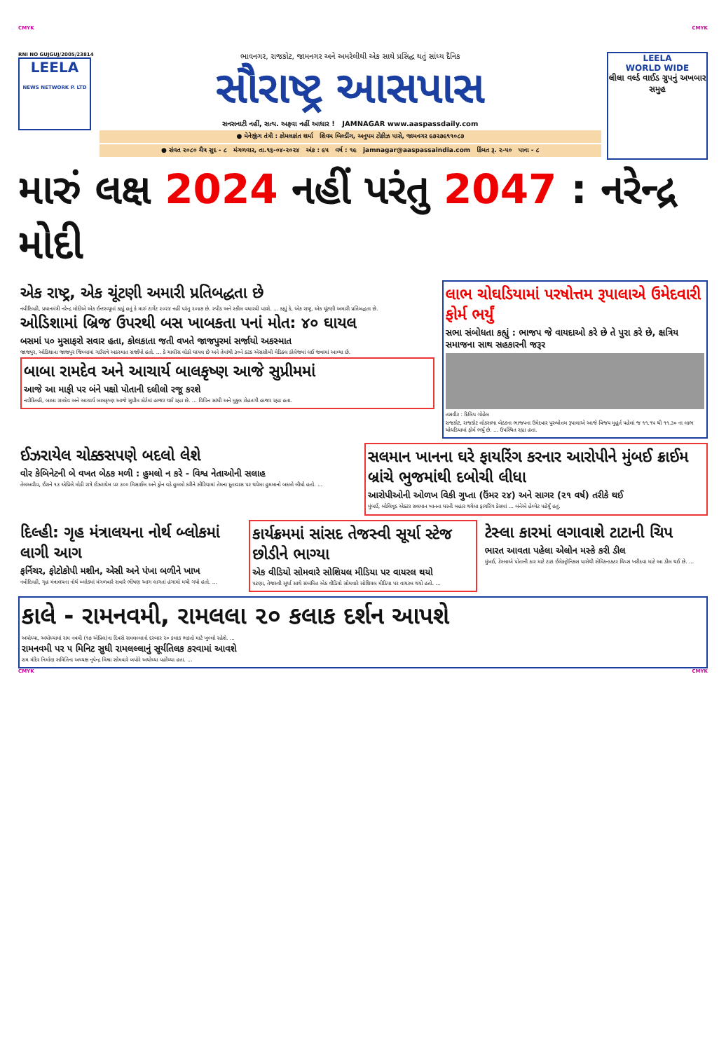CMYK CMYK
RNI NO GUJGUJ/2005/23814
LEELA
NEWS NETWORK P. LTD
ભાવનગર, રાજકોટ, જામનગર અને અમરેલીથી એક સાથે પ્રસિદ્ધ થતું સાંધ્ય દૈનિક
સૌરાષ્ટ્ર આસપાસ
સનસનાટી નહીં, સત્ય. અફવા નહીં આધાર ! JAMNAGAR www.aaspassdaily.com
● મેનેજીંગ તંત્રી : કોમલકાંત શર્મા શિવમ બિલ્ડીંગ, અનુપમ ટોકીઝ પાસે, જામનગર ૯૭૨૭૯૧૧૦૮૭
● સંવત ૨૦૮૦ ચૈત્ર સુદ - ૮ મંગળવાર, તા.૧૬-૦૪-૨૦૨૪ અંક : ૯૫ વર્ષ : ૧૯ jamnagar@aaspassaindia.com કિંમત રૂ. ૨-૫૦ પાના - ૮
LEELA
WORLD WIDE
લીલા વર્લ્ડ વાઈડ ગ્રુપનું અખબાર સમુહ
મારું લક્ષ 2024 નહીં પરંતુ 2047 : નરેન્દ્ર મોદી
એક રાષ્ટ્ર, એક ચૂંટણી અમારી પ્રતિબદ્ધતા છે
નવીદિલ્હી, પ્રધાનમંત્રી નરેન્દ્ર મોદીએ એક ઈન્ટરવ્યૂમાં કહ્યું હતું કે મારું ટાર્ગેટ ૨૦૨૪ નહીં પરંતુ ૨૦૪૭ છે. સ્પીડ અને સ્કીલ વધારવી પડશે. ... કહ્યું કે, એક રાષ્ટ્ર, એક ચૂંટણી અમારી પ્રતિબદ્ધતા છે.
ઓડિશામાં બ્રિજ ઉપરથી બસ ખાબકતા પનાં મોત: ૪૦ ઘાયલ
બસમાં ૫૦ મુસાફરો સવાર હતા, કોલકાતા જતી વખતે જાજપુરમાં સર્જાયો અકસ્માત
જાજપુર, ઓડિશાના જાજપુર જિલ્લામાં ગઈરાત્રે અકસ્માત સર્જાયો હતો. ... કે ચાલીસ લોકો ઘાયલ છે અને તેમાંથી ૩૦ને કટક એસસીબી મેડિકલ કોલેજમાં લઈ જવામાં આવ્યા છે.
બાબા રામદેવ અને આચાર્ય બાલકૃષ્ણ આજે સુપ્રીમમાં
આજે આ માફી પર બંને પક્ષો પોતાની દલીલો રજૂ કરશે
નવીદિલ્હી, બાબા રામદેવ અને આચાર્ય બાલકૃષ્ણ આજે સુપ્રીમ કોર્ટમાં હાજર થઈ રહ્યા છે. ... વિપિન સાંઘી અને મુકુલ રોહતગી હાજર રહ્યા હતા.
લાભ ચોઘડિયામાં પરષોત્તમ રૂપાલાએ ઉમેદવારી ફોર્મ ભર્યું
સભા સંબોધતા કહ્યું : ભાજપ જે વાયદાઓ કરે છે તે પુરા કરે છે, ક્ષત્રિય સમાજના સાથ સહકારની જરૂર
તસવીર : દિલિપ ગોહેલ
રાજકોટ, રાજકોટ લોકસભા બેઠકના ભાજપના ઉમેદવાર પુરુષોત્તમ રૂપાલાએ આજે વિજય મુહૂર્ત પહેલાં જ ૧૧.૧૫ થી ૧૧.૩૦ ના લાભ ચોઘડિયામાં ફોર્મ ભર્યું છે. ... ઉપસ્થિત રહ્યા હતા.
ઈઝરાયેલ ચોક્કસપણે બદલો લેશે
વોર કેબિનેટની બે વખત બેઠક મળી : હુમલો ન કરે - વિશ્વ નેતાઓની સલાહ
તેલઅવીવ, ઈરાને ૧૩ એપ્રિલે મોડી રાત્રે ઈઝરાયેલ પર ૩૦૦ મિસાઈલ અને ડ્રોન વડે હુમલો કરીને સીરિયામાં તેમના દૂતાવાસ પર થયેલા હુમલાનો બદલો લીધો હતો. ...
સલમાન ખાનના ઘરે ફાયરિંગ કરનાર આરોપીને મુંબઈ ક્રાઈમ બ્રાંચે ભુજમાંથી દબોચી લીધા
આરોપીઓની ઓળખ વિકી ગુપ્તા (ઉંમર ૨૪) અને સાગર (૨૧ વર્ષ) તરીકે થઈ
મુંબઈ, બોલિવૂડ એક્ટર સલમાન ખાનના ઘરની બહાર થયેલા ફાયરિંગ કેસમાં ... બંનેએ હેલ્મેટ પહેર્યું હતું.
દિલ્હી: ગૃહ મંત્રાલયના નોર્થ બ્લોકમાં લાગી આગ
ફર્નિચર, ફોટોકોપી મશીન, એસી અને પંખા બળીને ખાખ
નવીદિલ્હી, ગૃહ મંત્રાલયના નોર્થ બ્લોકમાં મંગળવારે સવારે ભીષણ આગ લાગતાં હંગામો મચી ગયો હતો. ...
કાર્યક્રમમાં સાંસદ તેજસ્વી સૂર્યા સ્ટેજ છોડીને ભાગ્યા
એક વીડિયો સોમવારે સોશિયલ મીડિયા પર વાયરલ થયો
પટણા, તેજસ્વી સૂર્યા સાથે સંબંધિત એક વીડિયો સોમવારે સોશિયલ મીડિયા પર વાયરલ થયો હતો. ...
ટેસ્લા કારમાં લગાવાશે ટાટાની ચિપ
ભારત આવતા પહેલા એલોન મસ્કે કરી ડીલ
મુંબઈ, ટેસ્લાએ પોતાની કાર માટે ટાટા ઈલેક્ટ્રોનિક્સ પાસેથી સેમિકન્ડક્ટર ચિપ્સ ખરીદવા માટે આ ડીલ થઈ છે. ...
કાલે - રામનવમી, રામલલા ૨૦ કલાક દર્શન આપશે
અયોધ્યા, અયોધ્યામાં રામ નવમી (૧૭ એપ્રિલ)ના દિવસે રામલલ્લાનો દરબાર ૨૦ કલાક ભક્તો માટે ખુલ્લો રહેશે. ...
રામનવમી પર ૫ મિનિટ સુધી રામલલ્લાનું સૂર્યતિલક કરવામાં આવશે
રામ મંદિર નિર્માણ સમિતિના અધ્યક્ષ નૃપેન્દ્ર મિશ્રા સોમવારે બપોરે અયોધ્યા પહોંચ્યા હતા. ...
CMYK CMYK